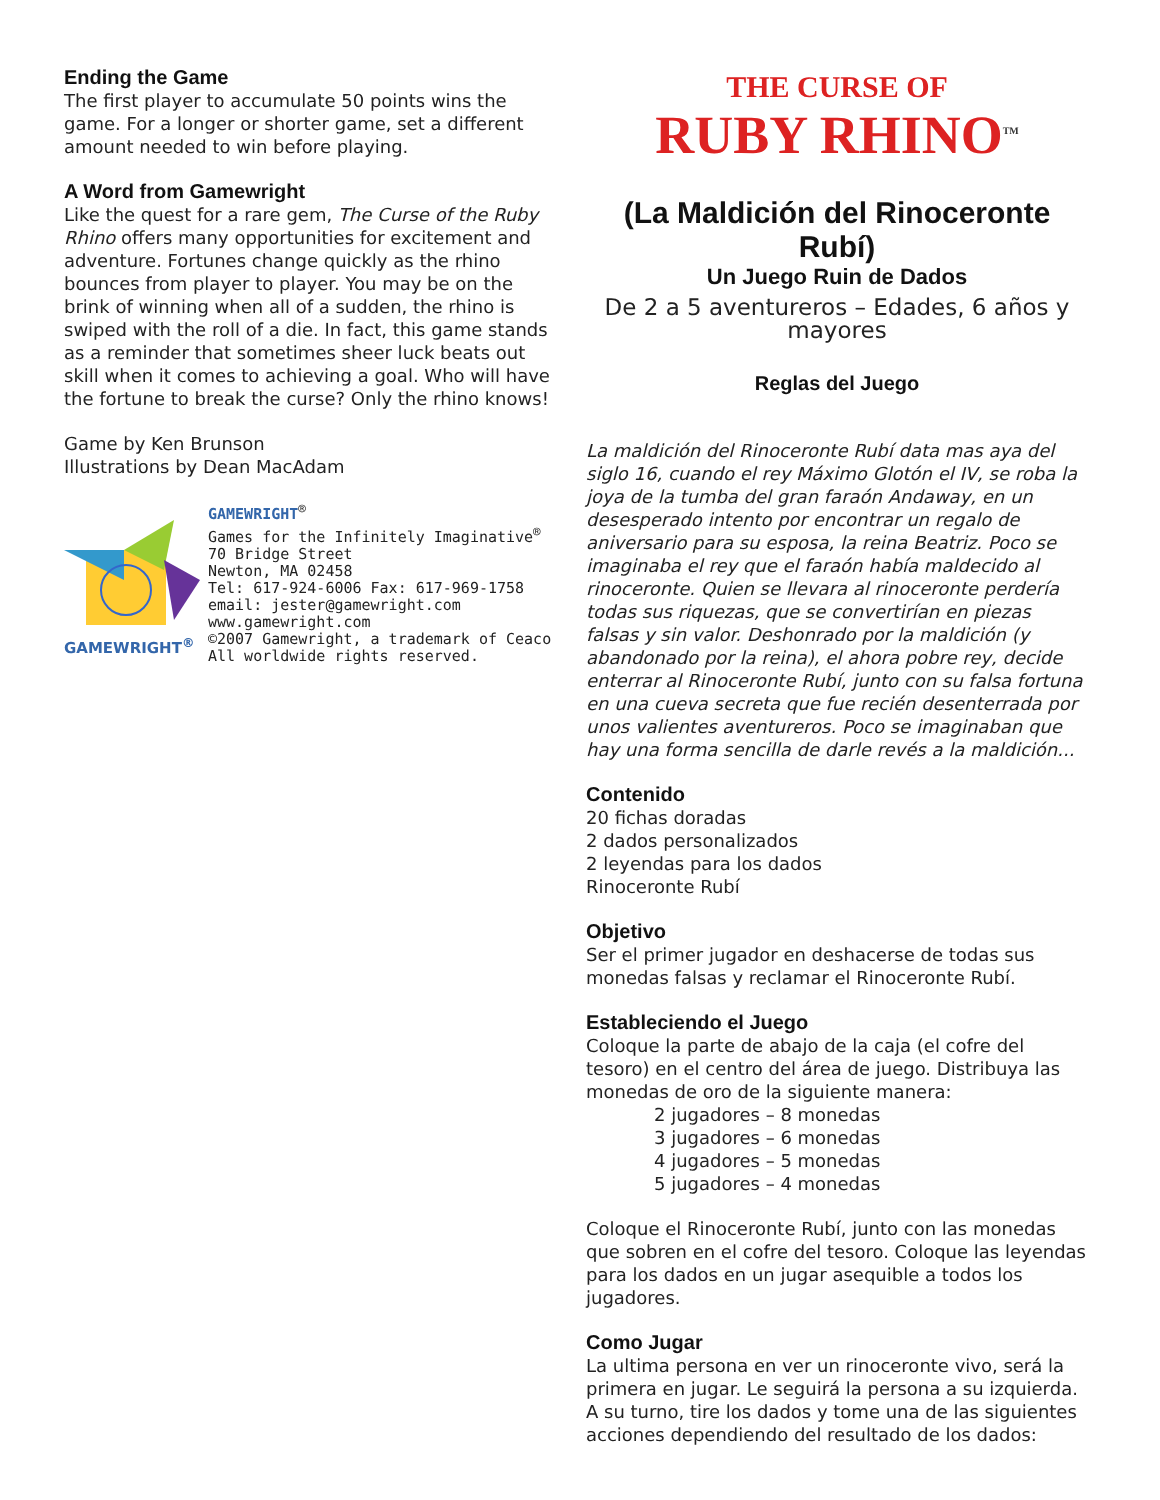Ending the Game
The first player to accumulate 50 points wins the game. For a longer or shorter game, set a different amount needed to win before playing.
A Word from Gamewright
Like the quest for a rare gem, The Curse of the Ruby Rhino offers many opportunities for excitement and adventure. Fortunes change quickly as the rhino bounces from player to player. You may be on the brink of winning when all of a sudden, the rhino is swiped with the roll of a die. In fact, this game stands as a reminder that sometimes sheer luck beats out skill when it comes to achieving a goal. Who will have the fortune to break the curse? Only the rhino knows!
Game by Ken Brunson
Illustrations by Dean MacAdam
GAMEWRIGHT<sup>®</sup>
GAMEWRIGHT<sup>®</sup>
Games for the Infinitely Imaginative<sup>®</sup>
70 Bridge Street
Newton, MA 02458
Tel: 617-924-6006 Fax: 617-969-1758
email: jester@gamewright.com
www.gamewright.com
©2007 Gamewright, a trademark of Ceaco
All worldwide rights reserved.
THE CURSE OF
RUBY RHINO<sup>TM</sup>
(La Maldición del Rinoceronte Rubí)
Un Juego Ruin de Dados
De 2 a 5 aventureros – Edades, 6 años y mayores
Reglas del Juego
La maldición del Rinoceronte Rubí data mas aya del siglo 16, cuando el rey Máximo Glotón el IV, se roba la joya de la tumba del gran faraón Andaway, en un desesperado intento por encontrar un regalo de aniversario para su esposa, la reina Beatriz. Poco se imaginaba el rey que el faraón había maldecido al rinoceronte. Quien se llevara al rinoceronte perdería todas sus riquezas, que se convertirían en piezas falsas y sin valor. Deshonrado por la maldición (y abandonado por la reina), el ahora pobre rey, decide enterrar al Rinoceronte Rubí, junto con su falsa fortuna en una cueva secreta que fue recién desenterrada por unos valientes aventureros. Poco se imaginaban que hay una forma sencilla de darle revés a la maldición...
Contenido
20 fichas doradas
2 dados personalizados
2 leyendas para los dados
Rinoceronte Rubí
Objetivo
Ser el primer jugador en deshacerse de todas sus monedas falsas y reclamar el Rinoceronte Rubí.
Estableciendo el Juego
Coloque la parte de abajo de la caja (el cofre del tesoro) en el centro del área de juego. Distribuya las monedas de oro de la siguiente manera:
2 jugadores – 8 monedas
3 jugadores – 6 monedas
4 jugadores – 5 monedas
5 jugadores – 4 monedas
Coloque el Rinoceronte Rubí, junto con las monedas que sobren en el cofre del tesoro. Coloque las leyendas para los dados en un jugar asequible a todos los jugadores.
Como Jugar
La ultima persona en ver un rinoceronte vivo, será la primera en jugar. Le seguirá la persona a su izquierda. A su turno, tire los dados y tome una de las siguientes acciones dependiendo del resultado de los dados: